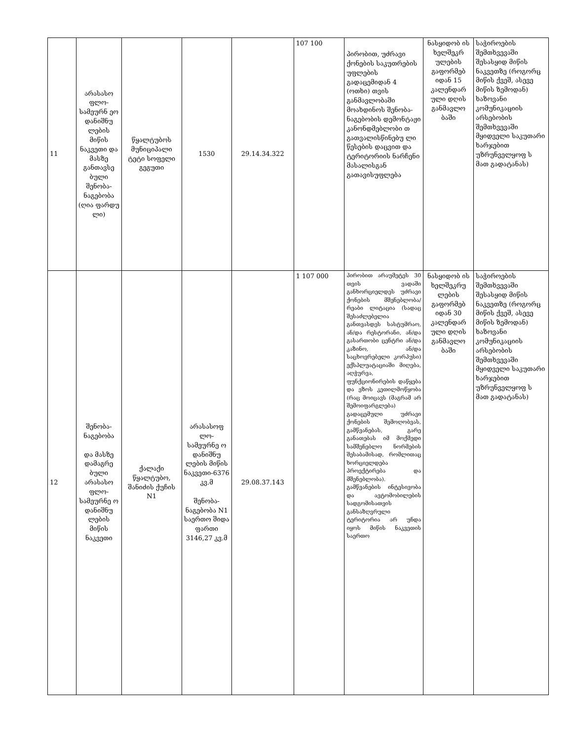| 11 | არასასო ფლო-სამეურნ ეო დანიშნუ ლების მიწის ნაკვეთი და მასზე განთავსე ბული შენობა-ნაგებობა (ღია ფარდუ ლი) | წყალტუბოს მუნიციპალი ტეტი სოფელი გეგუთი | 1530 | 29.14.34.322 | 107 100 | პირობით, უძრავი ქონების საკუთრების უფლების გადაცემიდან 4 (ოთხი) თვის განმავლობაში მოახდინოს შენობა-ნაგებობის დემონტაჟი კანონდმებლობი თ გათვალისწინებუ ლი წესების დაცვით და ტერიტორიის ნარჩენი მასალისგან გათავისუფლება | ნასყიდობ ის ხელშეკრ ულების გაფორმებ იდან 15 კალენდარ ული დღის განმავლო ბაში | საჭიროების შემთხვევაში შესასყიდ მიწის ნაკვეთზე (როგორც მიწის ქვეშ, ასევე მიწის ზემოდან) ხაზოვანი კომუნიკაციის არსებობის შემთხვევაში მყიდველი საკუთარი ხარჯებით უზრუნველყოფ ს მათ გადატანას) |
| 12 | შენობა-ნაგებობა და მასზე დამაგრე ბული არასასო ფლო-სამეურნე ო დანიშნუ ლების მიწის ნაკვეთი | ქალაქი წყალტუბო, შანიძის ქუჩის N1 | არასასოფ ლო-სამეურნე ო დანიშნუ ლების მიწის ნაკვეთი-6376 კვ.მ შენობა-ნაგებობა N1 საერთო შიდა ფართი 3146,27 კვ.მ | 29.08.37.143 | 1 107 000 | პირობით არაუმეტეს 30 თვის ვადაში განხორციელდეს უძრავი ქონების მშენებლობა/რეაბი ლიტაცია (სადაც შესაძლებელია განთვასდეს სასტუმრაო, ან/და რესტორანი, ან/და გასართობი ცენტრი ან/და კაზინო, ან/და საცხოვრებელი კორპუსი) ექსპლუატაციაში მიღება, აღჭურვა, ფუნქციონირების დაწყება და ეზოს კეთილმოწყობა (რაც მოიცავს (მაგრამ არ შემოიფარგლება) გადაცემული უძრავი ქონების შემოღობვას, გამწვანებას, გარე განათებას იმ მოქმედი სამშენებლო ნორმების შესაბამისად, რომლითაც ხორციელდება პროექტირება და მშენებლობა). გამწვანების ინტესივობა და ავტომობილების სადგომისათვის განსაზღვრული ტერიტორია არ უნდა იყოს მიწის ნაკვეთის საერთო | ნასყიდობ ის ხელშეკრუ ლების გაფორმებ იდან 30 კალენდარ ული დღის განმავლო ბაში | საჭიროების შემთხვევაში შესასყიდ მიწის ნაკვეთზე (როგორც მიწის ქვეშ, ასევე მიწის ზემოდან) ხაზოვანი კომუნიკაციის არსებობის შემთხვევაში მყიდველი საკუთარი ხარჯებით უზრუნველყოფ ს მათ გადატანას) |